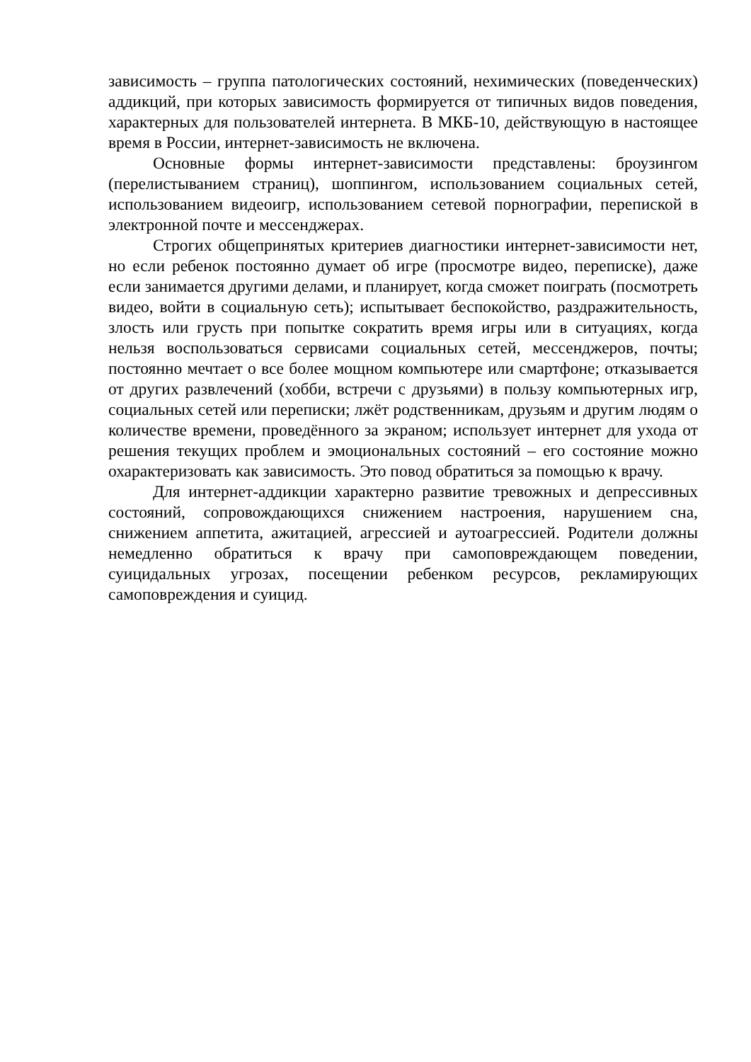зависимость – группа патологических состояний, нехимических (поведенческих) аддикций, при которых зависимость формируется от типичных видов поведения, характерных для пользователей интернета. В МКБ-10, действующую в настоящее время в России, интернет-зависимость не включена.
Основные формы интернет-зависимости представлены: броузингом (перелистыванием страниц), шоппингом, использованием социальных сетей, использованием видеоигр, использованием сетевой порнографии, перепиской в электронной почте и мессенджерах.
Строгих общепринятых критериев диагностики интернет-зависимости нет, но если ребенок постоянно думает об игре (просмотре видео, переписке), даже если занимается другими делами, и планирует, когда сможет поиграть (посмотреть видео, войти в социальную сеть); испытывает беспокойство, раздражительность, злость или грусть при попытке сократить время игры или в ситуациях, когда нельзя воспользоваться сервисами социальных сетей, мессенджеров, почты; постоянно мечтает о все более мощном компьютере или смартфоне; отказывается от других развлечений (хобби, встречи с друзьями) в пользу компьютерных игр, социальных сетей или переписки; лжёт родственникам, друзьям и другим людям о количестве времени, проведённого за экраном; использует интернет для ухода от решения текущих проблем и эмоциональных состояний – его состояние можно охарактеризовать как зависимость. Это повод обратиться за помощью к врачу.
Для интернет-аддикции характерно развитие тревожных и депрессивных состояний, сопровождающихся снижением настроения, нарушением сна, снижением аппетита, ажитацией, агрессией и аутоагрессией. Родители должны немедленно обратиться к врачу при самоповреждающем поведении, суицидальных угрозах, посещении ребенком ресурсов, рекламирующих самоповреждения и суицид.